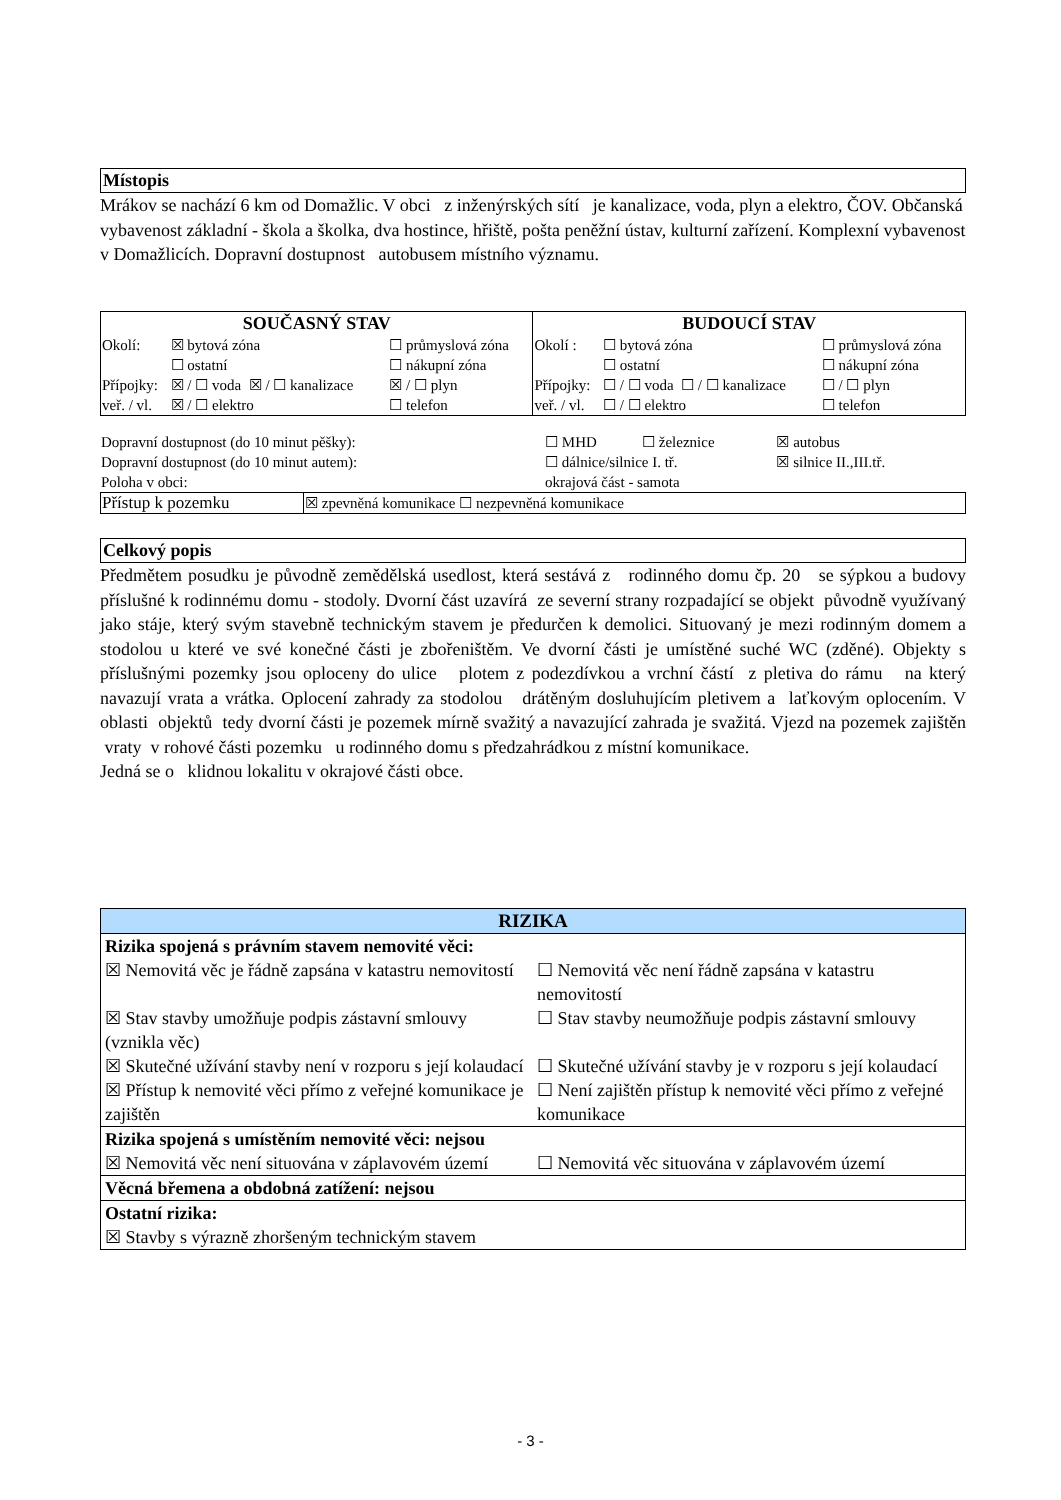Místopis
Mrákov se nachází 6 km od Domažlic. V obci z inženýrských sítí je kanalizace, voda, plyn a elektro, ČOV. Občanská vybavenost základní - škola a školka, dva hostince, hřiště, pošta peněžní ústav, kulturní zařízení. Komplexní vybavenost v Domažlicích. Dopravní dostupnost autobusem místního významu.
| SOUČASNÝ STAV | | | BUDOUCÍ STAV | | |
| --- | --- | --- | --- | --- | --- |
| Okolí: | ☒ bytová zóna | ☐ průmyslová zóna | Okolí : | ☐ bytová zóna | ☐ průmyslová zóna |
| | ☐ ostatní | ☐ nákupní zóna | | ☐ ostatní | ☐ nákupní zóna |
| Přípojky: | ☒ / ☐ voda ☒ / ☐ kanalizace | ☒ / ☐ plyn | Přípojky: | ☐ / ☐ voda ☐ / ☐ kanalizace | ☐ / ☐ plyn |
| veř. / vl. | ☒ / ☐ elektro | ☐ telefon | veř. / vl. | ☐ / ☐ elektro | ☐ telefon |
| Dopravní dostupnost (do 10 minut pěšky): | ☐ MHD | ☐ železnice | ☒ autobus |
| Dopravní dostupnost (do 10 minut autem): | ☐ dálnice/silnice I. tř. | | ☒ silnice II.,III.tř. |
| Poloha v obci: | okrajová část - samota | | |
| Přístup k pozemku | ☒ zpevněná komunikace ☐ nezpevněná komunikace |
Celkový popis
Předmětem posudku je původně zemědělská usedlost, která sestává z rodinného domu čp. 20 se sýpkou a budovy příslušné k rodinnému domu - stodoly. Dvorní část uzavírá ze severní strany rozpadající se objekt původně využívaný jako stáje, který svým stavebně technickým stavem je předurčen k demolici. Situovaný je mezi rodinným domem a stodolou u které ve své konečné části je zbořeništěm. Ve dvorní části je umístěné suché WC (zděné). Objekty s příslušnými pozemky jsou oploceny do ulice plotem z podezdívkou a vrchní částí z pletiva do rámu na který navazují vrata a vrátka. Oplocení zahrady za stodolou drátěným dosluhujícím pletivem a laťkovým oplocením. V oblasti objektů tedy dvorní části je pozemek mírně svažitý a navazující zahrada je svažitá. Vjezd na pozemek zajištěn vraty v rohové části pozemku u rodinného domu s předzahrádkou z místní komunikace.
Jedná se o klidnou lokalitu v okrajové části obce.
| RIZIKA | |
| --- | --- |
| Rizika spojená s právním stavem nemovité věci: | |
| ☒ Nemovitá věc je řádně zapsána v katastru nemovitostí | ☐ Nemovitá věc není řádně zapsána v katastru nemovitostí |
| ☒ Stav stavby umožňuje podpis zástavní smlouvy (vznikla věc) | ☐ Stav stavby neumožňuje podpis zástavní smlouvy |
| ☒ Skutečné užívání stavby není v rozporu s její kolaudací | ☐ Skutečné užívání stavby je v rozporu s její kolaudací |
| ☒ Přístup k nemovité věci přímo z veřejné komunikace je zajištěn | ☐ Není zajištěn přístup k nemovité věci přímo z veřejné komunikace |
| Rizika spojená s umístěním nemovité věci: nejsou | |
| ☒ Nemovitá věc není situována v záplavovém území | ☐ Nemovitá věc situována v záplavovém území |
| Věcná břemena a obdobná zatížení: nejsou | |
| Ostatní rizika: | |
| ☒ Stavby s výrazně zhoršeným technickým stavem | |
- 3 -